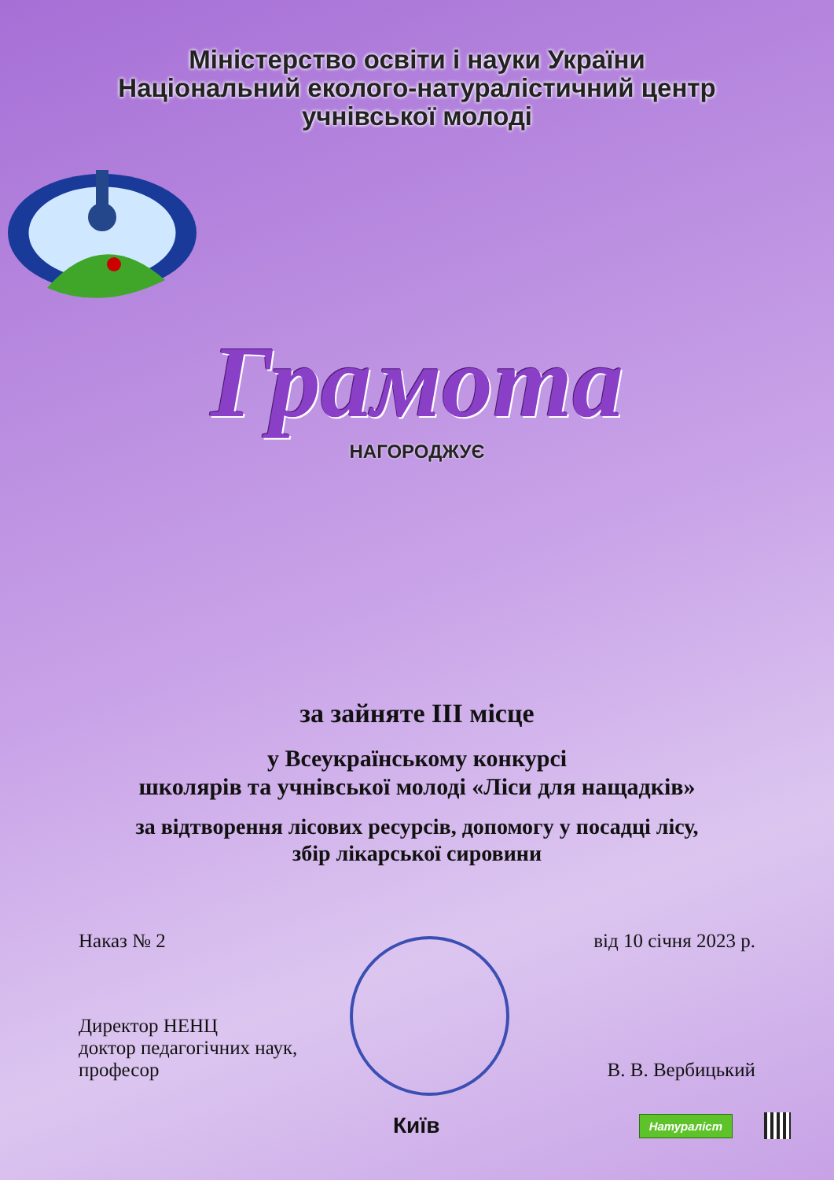Міністерство освіти і науки України
Національний еколого-натуралістичний центр
учнівської молоді
Грамота
НАГОРОДЖУЄ
за зайняте ІІІ місце
у Всеукраїнському конкурсі
школярів та учнівської молоді «Ліси для нащадків»
за відтворення лісових ресурсів, допомогу у посадці лісу,
збір лікарської сировини
Наказ № 2 від 10 січня 2023 р.
Директор НЕНЦ
доктор педагогічних наук,
професор В. В. Вербицький
Київ Натураліст